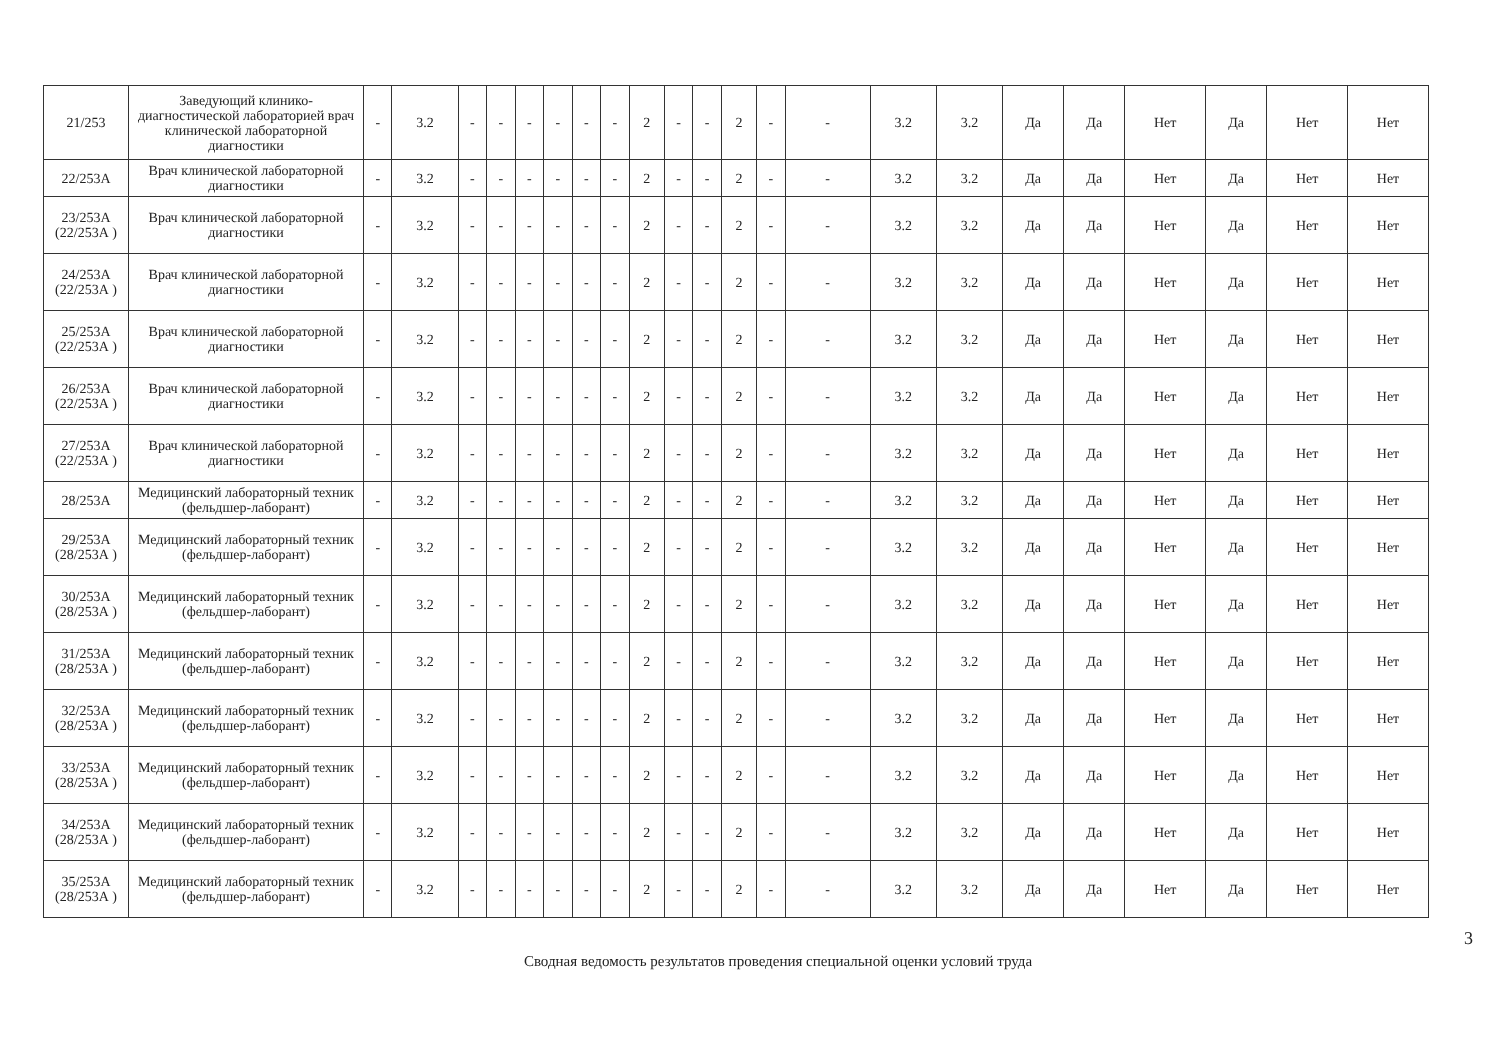| 21/253 | Заведующий клинико-диагностической лабораторией врач клинической лабораторной диагностики | - | 3.2 | - | - | - | - | - | - | 2 | - | - | 2 | - | - | 3.2 | 3.2 | Да | Да | Нет | Да | Нет | Нет |
| 22/253А | Врач клинической лабораторной диагностики | - | 3.2 | - | - | - | - | - | - | 2 | - | - | 2 | - | - | 3.2 | 3.2 | Да | Да | Нет | Да | Нет | Нет |
| 23/253А (22/253А ) | Врач клинической лабораторной диагностики | - | 3.2 | - | - | - | - | - | - | 2 | - | - | 2 | - | - | 3.2 | 3.2 | Да | Да | Нет | Да | Нет | Нет |
| 24/253А (22/253А ) | Врач клинической лабораторной диагностики | - | 3.2 | - | - | - | - | - | - | 2 | - | - | 2 | - | - | 3.2 | 3.2 | Да | Да | Нет | Да | Нет | Нет |
| 25/253А (22/253А ) | Врач клинической лабораторной диагностики | - | 3.2 | - | - | - | - | - | - | 2 | - | - | 2 | - | - | 3.2 | 3.2 | Да | Да | Нет | Да | Нет | Нет |
| 26/253А (22/253А ) | Врач клинической лабораторной диагностики | - | 3.2 | - | - | - | - | - | - | 2 | - | - | 2 | - | - | 3.2 | 3.2 | Да | Да | Нет | Да | Нет | Нет |
| 27/253А (22/253А ) | Врач клинической лабораторной диагностики | - | 3.2 | - | - | - | - | - | - | 2 | - | - | 2 | - | - | 3.2 | 3.2 | Да | Да | Нет | Да | Нет | Нет |
| 28/253А | Медицинский лабораторный техник (фельдшер-лаборант) | - | 3.2 | - | - | - | - | - | - | 2 | - | - | 2 | - | - | 3.2 | 3.2 | Да | Да | Нет | Да | Нет | Нет |
| 29/253А (28/253А ) | Медицинский лабораторный техник (фельдшер-лаборант) | - | 3.2 | - | - | - | - | - | - | 2 | - | - | 2 | - | - | 3.2 | 3.2 | Да | Да | Нет | Да | Нет | Нет |
| 30/253А (28/253А ) | Медицинский лабораторный техник (фельдшер-лаборант) | - | 3.2 | - | - | - | - | - | - | 2 | - | - | 2 | - | - | 3.2 | 3.2 | Да | Да | Нет | Да | Нет | Нет |
| 31/253А (28/253А ) | Медицинский лабораторный техник (фельдшер-лаборант) | - | 3.2 | - | - | - | - | - | - | 2 | - | - | 2 | - | - | 3.2 | 3.2 | Да | Да | Нет | Да | Нет | Нет |
| 32/253А (28/253А ) | Медицинский лабораторный техник (фельдшер-лаборант) | - | 3.2 | - | - | - | - | - | - | 2 | - | - | 2 | - | - | 3.2 | 3.2 | Да | Да | Нет | Да | Нет | Нет |
| 33/253А (28/253А ) | Медицинский лабораторный техник (фельдшер-лаборант) | - | 3.2 | - | - | - | - | - | - | 2 | - | - | 2 | - | - | 3.2 | 3.2 | Да | Да | Нет | Да | Нет | Нет |
| 34/253А (28/253А ) | Медицинский лабораторный техник (фельдшер-лаборант) | - | 3.2 | - | - | - | - | - | - | 2 | - | - | 2 | - | - | 3.2 | 3.2 | Да | Да | Нет | Да | Нет | Нет |
| 35/253А (28/253А ) | Медицинский лабораторный техник (фельдшер-лаборант) | - | 3.2 | - | - | - | - | - | - | 2 | - | - | 2 | - | - | 3.2 | 3.2 | Да | Да | Нет | Да | Нет | Нет |
3
Сводная ведомость результатов проведения специальной оценки условий труда